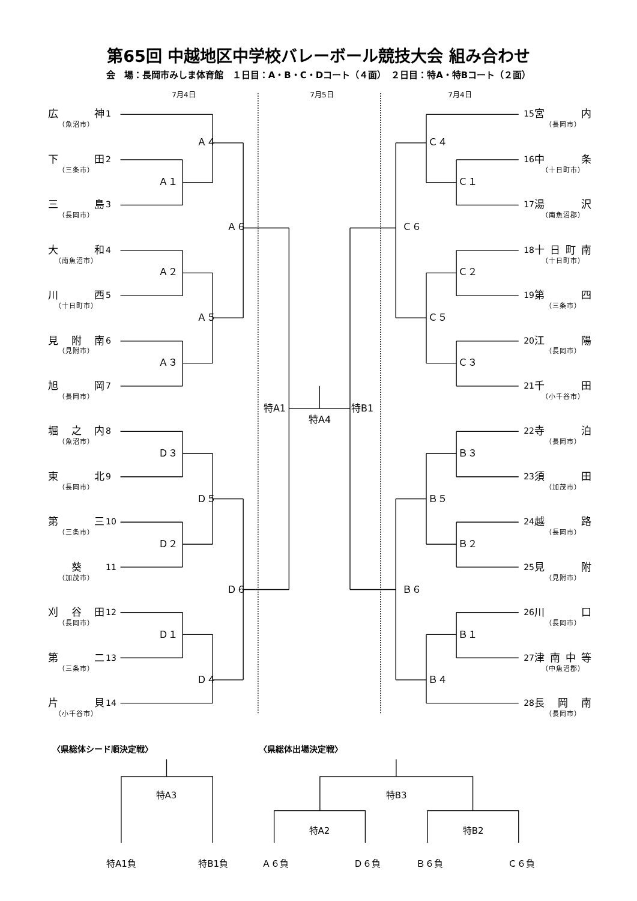第65回 中越地区中学校バレーボール競技大会 組み合わせ
会　場：長岡市みしま体育館　１日目：A・B・C・Dコート（４面）　２日目：特A・特Bコート（２面）
7月4日 7月5日 7月4日
広 神
1
（魚沼市）
下 田
2
（三条市）
三 島
3
（長岡市）
大 和
4
（南魚沼市）
川 西
5
（十日町市）
見 附 南
6
（見附市）
旭 岡
7
（長岡市）
堀 之 内
8
（魚沼市）
東 北
9
（長岡市）
第 三
10
（三条市）
葵
11
（加茂市）
刈 谷 田
12
（長岡市）
第 二
13
（三条市）
片 貝
14
（小千谷市）
Ａ４
Ａ１
Ａ６
Ａ２
Ａ５
Ａ３
特A1
特A4
特B1
Ｄ３
Ｄ５
Ｄ２
Ｄ６
Ｄ１
Ｄ４
Ｃ４
Ｃ１
Ｃ６
Ｃ２
Ｃ５
Ｃ３
Ｂ３
Ｂ５
Ｂ２
Ｂ６
Ｂ１
Ｂ４
15
宮内
（長岡市）
16
中条
（十日町市）
17
湯沢
（南魚沼郡）
18
十日町南
（十日町市）
19
第四
（三条市）
20
江陽
（長岡市）
21
千田
（小千谷市）
22
寺泊
（長岡市）
23
須田
（加茂市）
24
越路
（長岡市）
25
見附
（見附市）
26
川口
（長岡市）
27
津南中等
（中魚沼郡）
28
長岡南
（長岡市）
〈県総体シード順決定戦〉 〈県総体出場決定戦〉
特A3 特B3
特A2 特B2
特A1負 特B1負 Ａ６負 Ｄ６負 Ｂ６負 Ｃ６負